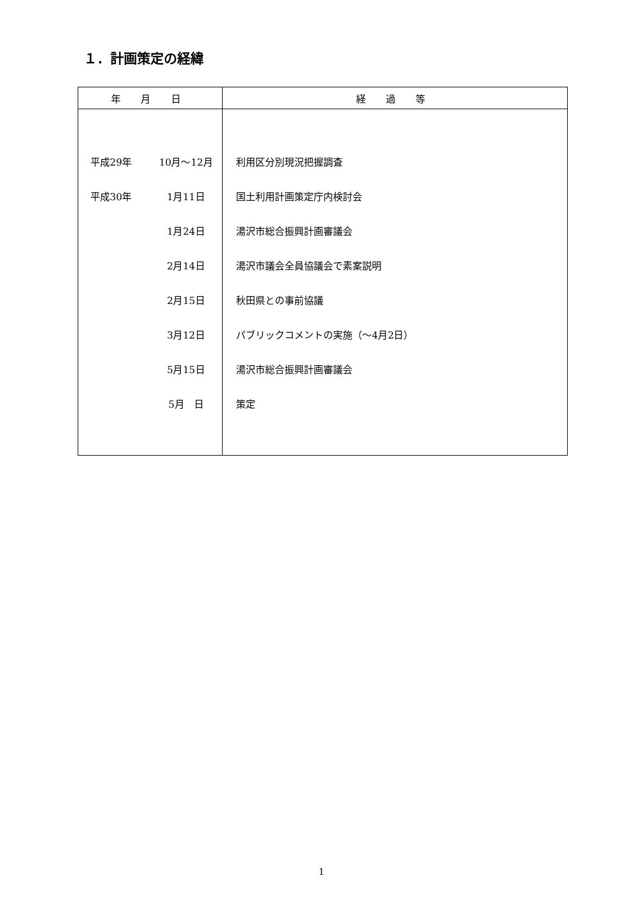１．計画策定の経緯
| 年 月 日 | | 経 過 等 |
| --- | --- | --- |
| 平成29年 | 10月～12月 | 利用区分別現況把握調査 |
| 平成30年 | 1月11日 | 国土利用計画策定庁内検討会 |
| | 1月24日 | 湯沢市総合振興計画審議会 |
| | 2月14日 | 湯沢市議会全員協議会で素案説明 |
| | 2月15日 | 秋田県との事前協議 |
| | 3月12日 | パブリックコメントの実施（～4月2日） |
| | 5月15日 | 湯沢市総合振興計画審議会 |
| | 5月 日 | 策定 |
1